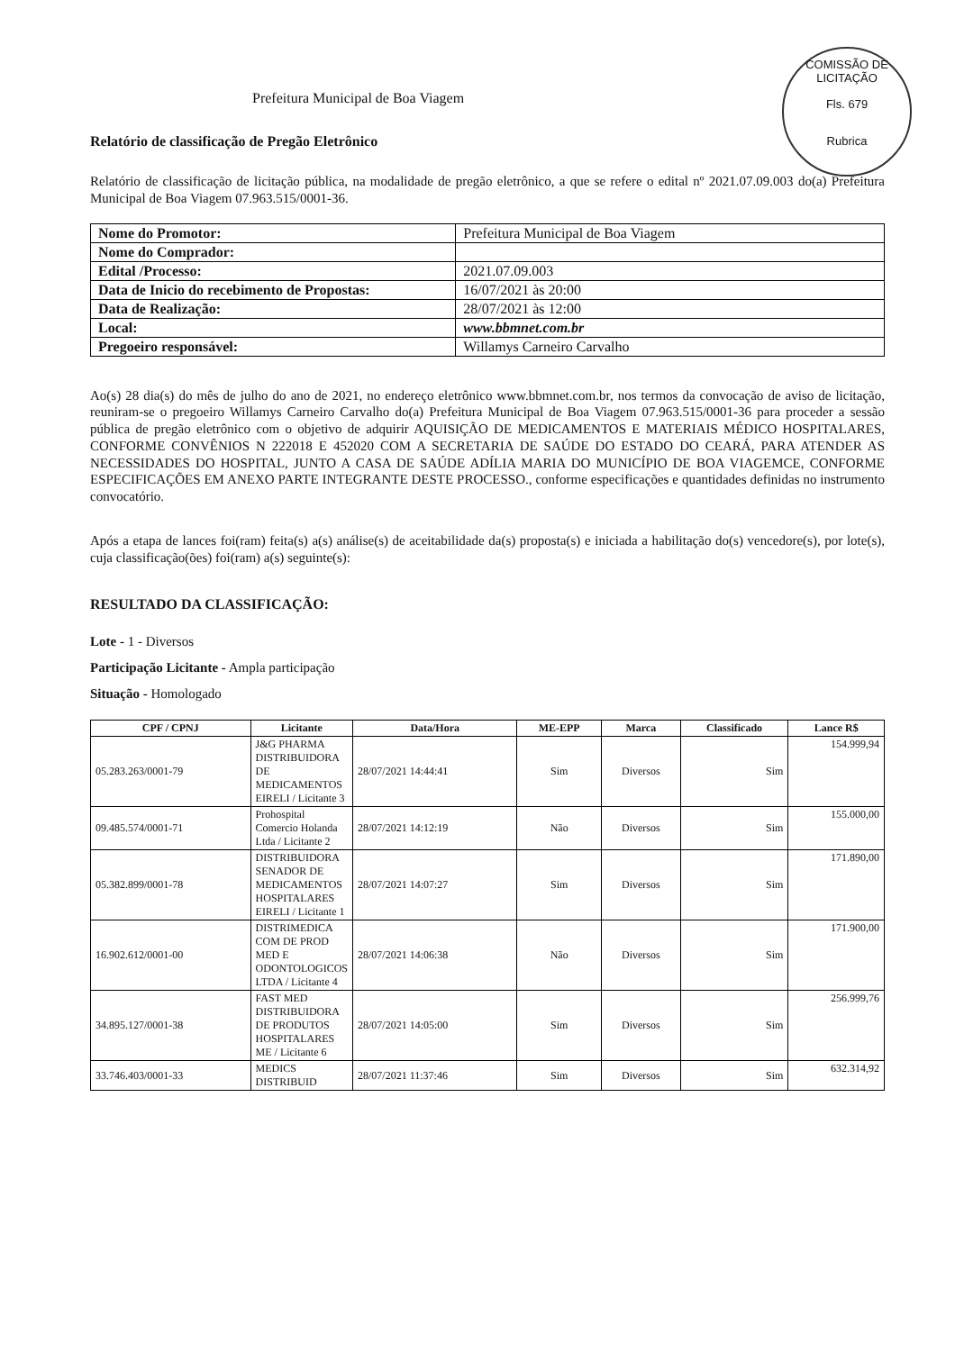COMISSÃO DE LICITAÇÃO
Fls. 679
Rubrica
Prefeitura Municipal de Boa Viagem
Relatório de classificação de Pregão Eletrônico
Relatório de classificação de licitação pública, na modalidade de pregão eletrônico, a que se refere o edital nº 2021.07.09.003 do(a) Prefeitura Municipal de Boa Viagem 07.963.515/0001-36.
| Nome do Promotor: | Prefeitura Municipal de Boa Viagem |
| Nome do Comprador: | |
| Edital /Processo: | 2021.07.09.003 |
| Data de Inicio do recebimento de Propostas: | 16/07/2021 às 20:00 |
| Data de Realização: | 28/07/2021 às 12:00 |
| Local: | www.bbmnet.com.br |
| Pregoeiro responsável: | Willamys Carneiro Carvalho |
Ao(s) 28 dia(s) do mês de julho do ano de 2021, no endereço eletrônico www.bbmnet.com.br, nos termos da convocação de aviso de licitação, reuniram-se o pregoeiro Willamys Carneiro Carvalho do(a) Prefeitura Municipal de Boa Viagem 07.963.515/0001-36 para proceder a sessão pública de pregão eletrônico com o objetivo de adquirir AQUISIÇÃO DE MEDICAMENTOS E MATERIAIS MÉDICO HOSPITALARES, CONFORME CONVÊNIOS N 222018 E 452020 COM A SECRETARIA DE SAÚDE DO ESTADO DO CEARÁ, PARA ATENDER AS NECESSIDADES DO HOSPITAL, JUNTO A CASA DE SAÚDE ADÍLIA MARIA DO MUNICÍPIO DE BOA VIAGEMCE, CONFORME ESPECIFICAÇÕES EM ANEXO PARTE INTEGRANTE DESTE PROCESSO., conforme especificações e quantidades definidas no instrumento convocatório.
Após a etapa de lances foi(ram) feita(s) a(s) análise(s) de aceitabilidade da(s) proposta(s) e iniciada a habilitação do(s) vencedore(s), por lote(s), cuja classificação(ões) foi(ram) a(s) seguinte(s):
RESULTADO DA CLASSIFICAÇÃO:
Lote - 1 - Diversos
Participação Licitante - Ampla participação
Situação - Homologado
| CPF / CPNJ | Licitante | Data/Hora | ME-EPP | Marca | Classificado | Lance R$ |
| --- | --- | --- | --- | --- | --- | --- |
| 05.283.263/0001-79 | J&G PHARMA DISTRIBUIDORA DE MEDICAMENTOS EIRELI / Licitante 3 | 28/07/2021 14:44:41 | Sim | Diversos | Sim | 154.999,94 |
| 09.485.574/0001-71 | Prohospital Comercio Holanda Ltda / Licitante 2 | 28/07/2021 14:12:19 | Não | Diversos | Sim | 155.000,00 |
| 05.382.899/0001-78 | DISTRIBUIDORA SENADOR DE MEDICAMENTOS HOSPITALARES EIRELI / Licitante 1 | 28/07/2021 14:07:27 | Sim | Diversos | Sim | 171.890,00 |
| 16.902.612/0001-00 | DISTRIMEDICA COM DE PROD MED E ODONTOLOGICOS LTDA / Licitante 4 | 28/07/2021 14:06:38 | Não | Diversos | Sim | 171.900,00 |
| 34.895.127/0001-38 | FAST MED DISTRIBUIDORA DE PRODUTOS HOSPITALARES ME / Licitante 6 | 28/07/2021 14:05:00 | Sim | Diversos | Sim | 256.999,76 |
| 33.746.403/0001-33 | MEDICS DISTRIBUID | 28/07/2021 11:37:46 | Sim | Diversos | Sim | 632.314,92 |